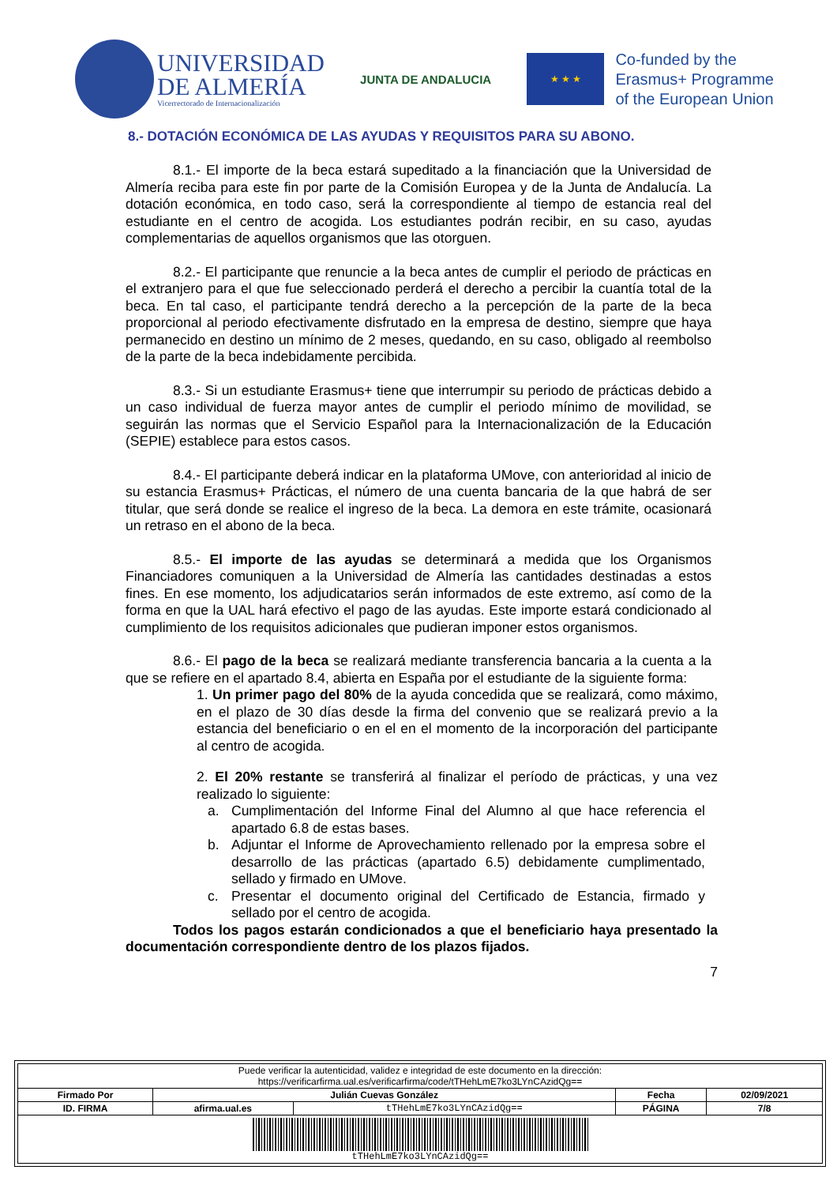UNIVERSIDAD
DE ALMERÍA
Vicerrectorado de Internacionalización
JUNTA DE ANDALUCIA
★ ★ ★
Co-funded by the
Erasmus+ Programme
of the European Union
8.- DOTACIÓN ECONÓMICA DE LAS AYUDAS Y REQUISITOS PARA SU ABONO.
8.1.- El importe de la beca estará supeditado a la financiación que la Universidad de Almería reciba para este fin por parte de la Comisión Europea y de la Junta de Andalucía. La dotación económica, en todo caso, será la correspondiente al tiempo de estancia real del estudiante en el centro de acogida. Los estudiantes podrán recibir, en su caso, ayudas complementarias de aquellos organismos que las otorguen.
8.2.- El participante que renuncie a la beca antes de cumplir el periodo de prácticas en el extranjero para el que fue seleccionado perderá el derecho a percibir la cuantía total de la beca. En tal caso, el participante tendrá derecho a la percepción de la parte de la beca proporcional al periodo efectivamente disfrutado en la empresa de destino, siempre que haya permanecido en destino un mínimo de 2 meses, quedando, en su caso, obligado al reembolso de la parte de la beca indebidamente percibida.
8.3.- Si un estudiante Erasmus+ tiene que interrumpir su periodo de prácticas debido a un caso individual de fuerza mayor antes de cumplir el periodo mínimo de movilidad, se seguirán las normas que el Servicio Español para la Internacionalización de la Educación (SEPIE) establece para estos casos.
8.4.- El participante deberá indicar en la plataforma UMove, con anterioridad al inicio de su estancia Erasmus+ Prácticas, el número de una cuenta bancaria de la que habrá de ser titular, que será donde se realice el ingreso de la beca. La demora en este trámite, ocasionará un retraso en el abono de la beca.
8.5.- El importe de las ayudas se determinará a medida que los Organismos Financiadores comuniquen a la Universidad de Almería las cantidades destinadas a estos fines. En ese momento, los adjudicatarios serán informados de este extremo, así como de la forma en que la UAL hará efectivo el pago de las ayudas. Este importe estará condicionado al cumplimiento de los requisitos adicionales que pudieran imponer estos organismos.
8.6.- El pago de la beca se realizará mediante transferencia bancaria a la cuenta a la que se refiere en el apartado 8.4, abierta en España por el estudiante de la siguiente forma:
1. Un primer pago del 80% de la ayuda concedida que se realizará, como máximo, en el plazo de 30 días desde la firma del convenio que se realizará previo a la estancia del beneficiario o en el en el momento de la incorporación del participante al centro de acogida.
2. El 20% restante se transferirá al finalizar el período de prácticas, y una vez realizado lo siguiente:
a. Cumplimentación del Informe Final del Alumno al que hace referencia el apartado 6.8 de estas bases.
b. Adjuntar el Informe de Aprovechamiento rellenado por la empresa sobre el desarrollo de las prácticas (apartado 6.5) debidamente cumplimentado, sellado y firmado en UMove.
c. Presentar el documento original del Certificado de Estancia, firmado y sellado por el centro de acogida.
Todos los pagos estarán condicionados a que el beneficiario haya presentado la documentación correspondiente dentro de los plazos fijados.
7
| Puede verificar la autenticidad, validez e integridad de este documento en la dirección: https://verificarfirma.ual.es/verificarfirma/code/tTHehLmE7ko3LYnCAzidQg== | | | | |
| Firmado Por | Julián Cuevas González | | Fecha | 02/09/2021 |
| ID. FIRMA | afirma.ual.es | tTHehLmE7ko3LYnCAzidQg== | PÁGINA | 7/8 |
| tTHehLmE7ko3LYnCAzidQg== | | | | |